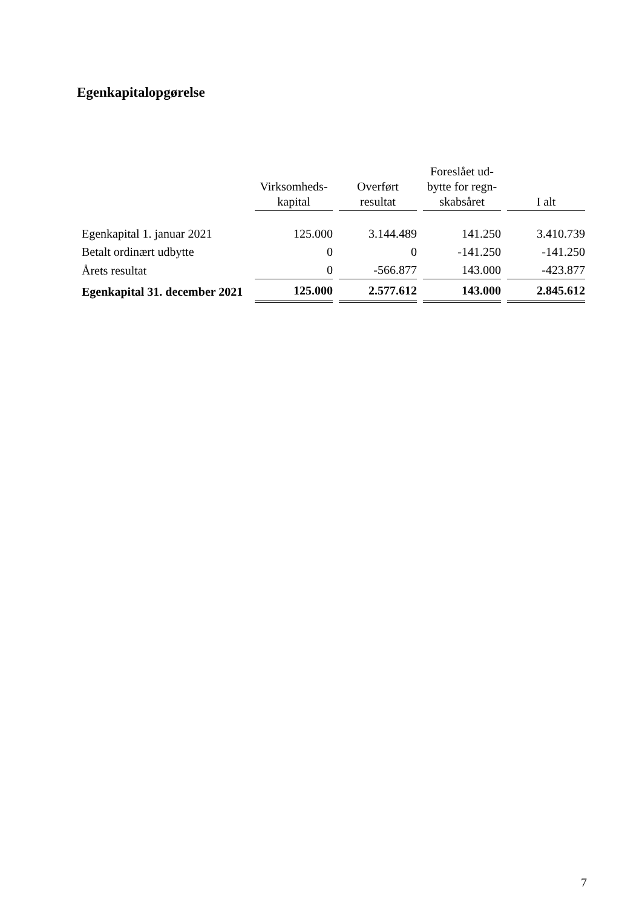Egenkapitalopgørelse
| | Virksomheds- kapital | Overført resultat | Foreslået ud- bytte for regn- skabsåret | I alt |
| --- | --- | --- | --- | --- |
| Egenkapital 1. januar 2021 | 125.000 | 3.144.489 | 141.250 | 3.410.739 |
| Betalt ordinært udbytte | 0 | 0 | -141.250 | -141.250 |
| Årets resultat | 0 | -566.877 | 143.000 | -423.877 |
| Egenkapital 31. december 2021 | 125.000 | 2.577.612 | 143.000 | 2.845.612 |
7